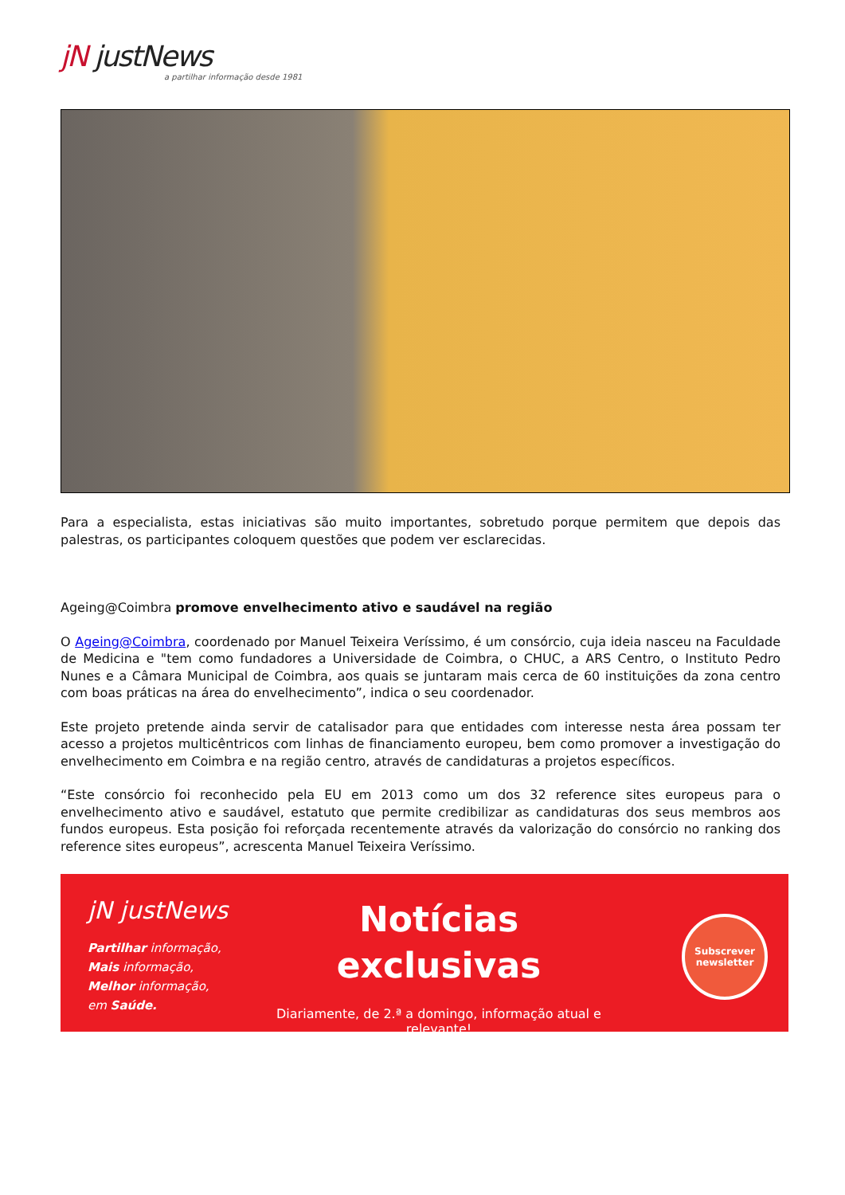jN justNews
a partilhar informação desde 1981
Para a especialista, estas iniciativas são muito importantes, sobretudo porque permitem que depois das palestras, os participantes coloquem questões que podem ver esclarecidas.
Ageing@Coimbra promove envelhecimento ativo e saudável na região
O Ageing@Coimbra, coordenado por Manuel Teixeira Veríssimo, é um consórcio, cuja ideia nasceu na Faculdade de Medicina e "tem como fundadores a Universidade de Coimbra, o CHUC, a ARS Centro, o Instituto Pedro Nunes e a Câmara Municipal de Coimbra, aos quais se juntaram mais cerca de 60 instituições da zona centro com boas práticas na área do envelhecimento”, indica o seu coordenador.
Este projeto pretende ainda servir de catalisador para que entidades com interesse nesta área possam ter acesso a projetos multicêntricos com linhas de financiamento europeu, bem como promover a investigação do envelhecimento em Coimbra e na região centro, através de candidaturas a projetos específicos.
“Este consórcio foi reconhecido pela EU em 2013 como um dos 32 reference sites europeus para o envelhecimento ativo e saudável, estatuto que permite credibilizar as candidaturas dos seus membros aos fundos europeus. Esta posição foi reforçada recentemente através da valorização do consórcio no ranking dos reference sites europeus”, acrescenta Manuel Teixeira Veríssimo.
jN justNews
Partilhar informação,
Mais informação,
Melhor informação,
em Saúde.
Notícias
exclusivas
Diariamente, de 2.ª a domingo, informação atual e relevante!
Subscrever
newsletter